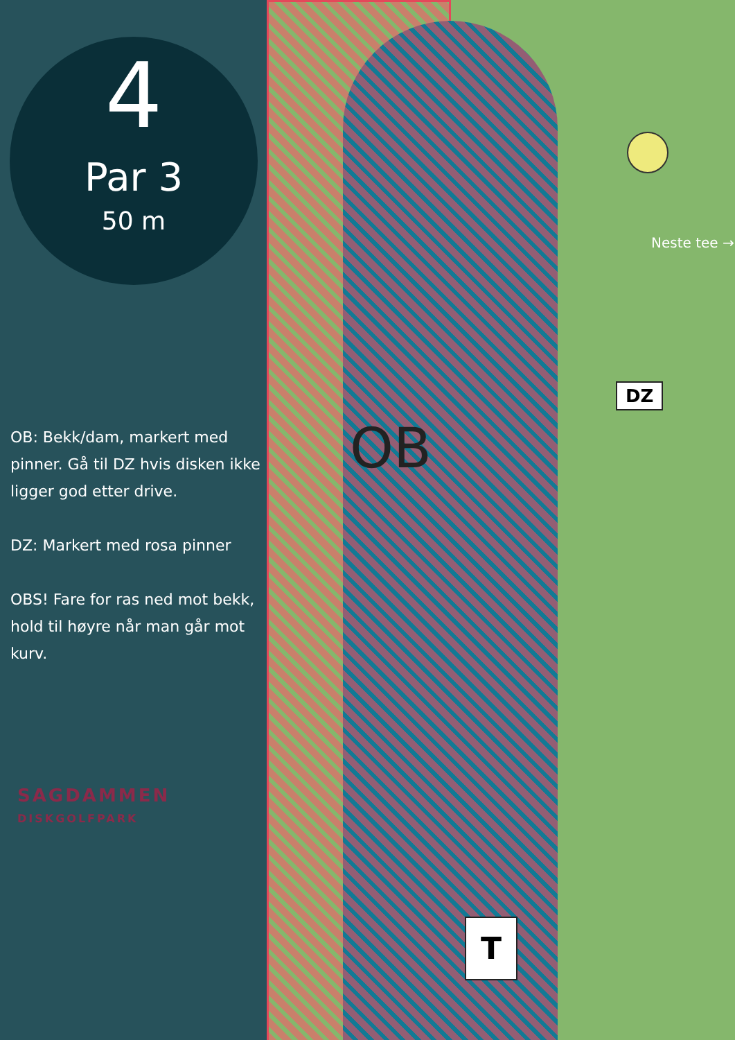4
Par 3
50 m
OB: Bekk/dam, markert med pinner. Gå til DZ hvis disken ikke ligger god etter drive.
DZ: Markert med rosa pinner
OBS! Fare for ras ned mot bekk, hold til høyre når man går mot kurv.
SAGDAMMEN
DISKGOLFPARK
OB
Neste tee →
DZ
T